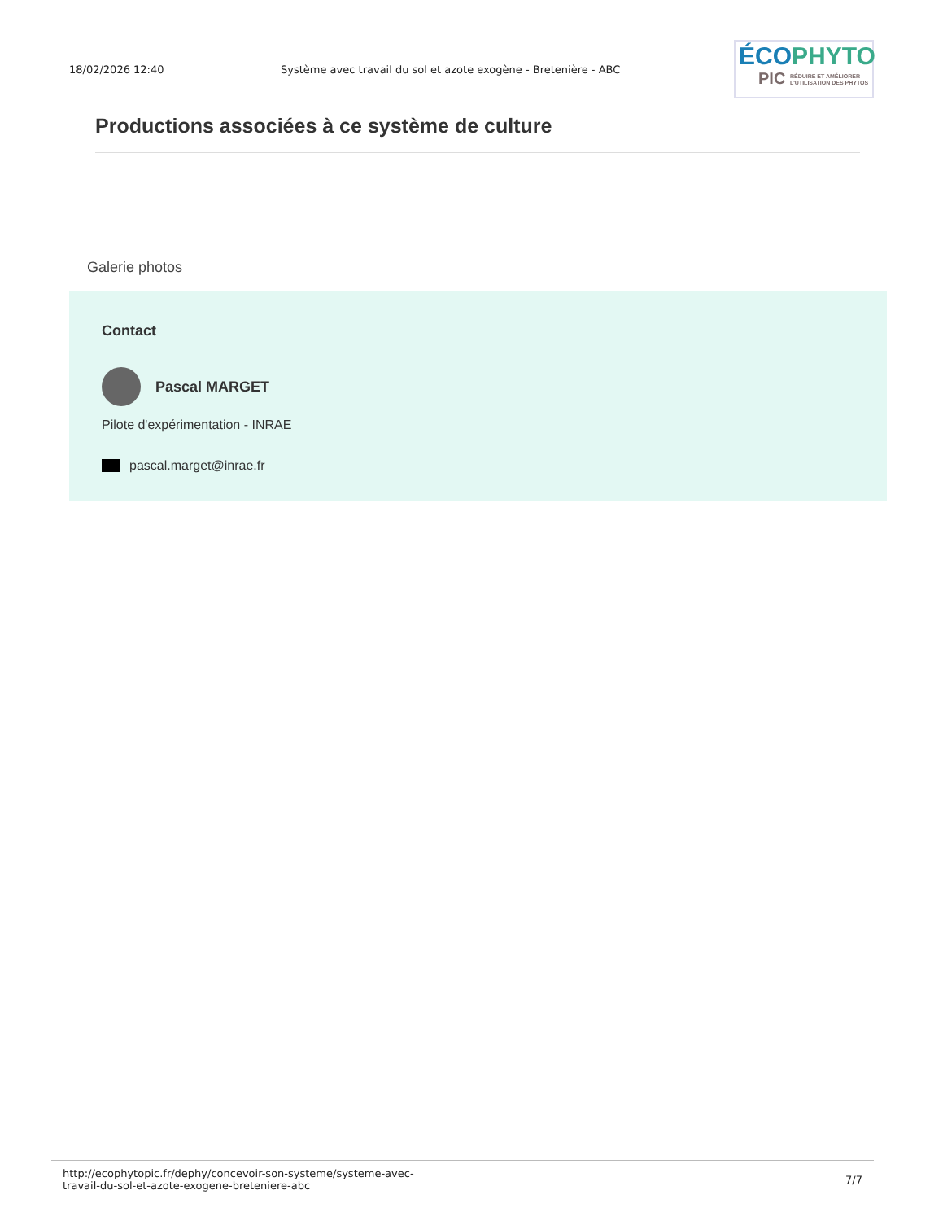18/02/2026 12:40
Système avec travail du sol et azote exogène - Bretenière - ABC
ÉCOPHYTO
PIC RÉDUIRE ET AMÉLIORER
L'UTILISATION DES PHYTOS
Productions associées à ce système de culture
Galerie photos
Contact
Pascal MARGET
Pilote d'expérimentation - INRAE
pascal.marget@inrae.fr
http://ecophytopic.fr/dephy/concevoir-son-systeme/systeme-avec-
travail-du-sol-et-azote-exogene-breteniere-abc
7/7